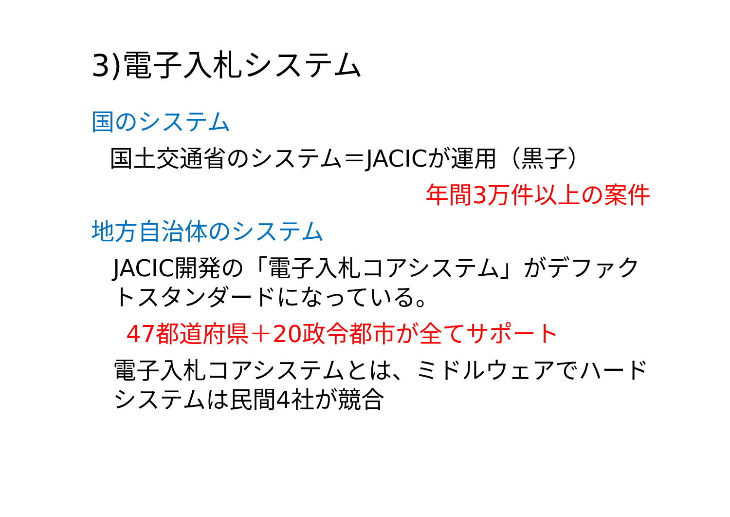3)電子入札システム
国のシステム
国土交通省のシステム＝JACICが運用（黒子）
年間3万件以上の案件
地方自治体のシステム
JACIC開発の「電子入札コアシステム」がデファクトスタンダードになっている。
47都道府県＋20政令都市が全てサポート
電子入札コアシステムとは、ミドルウェアでハードシステムは民間4社が競合